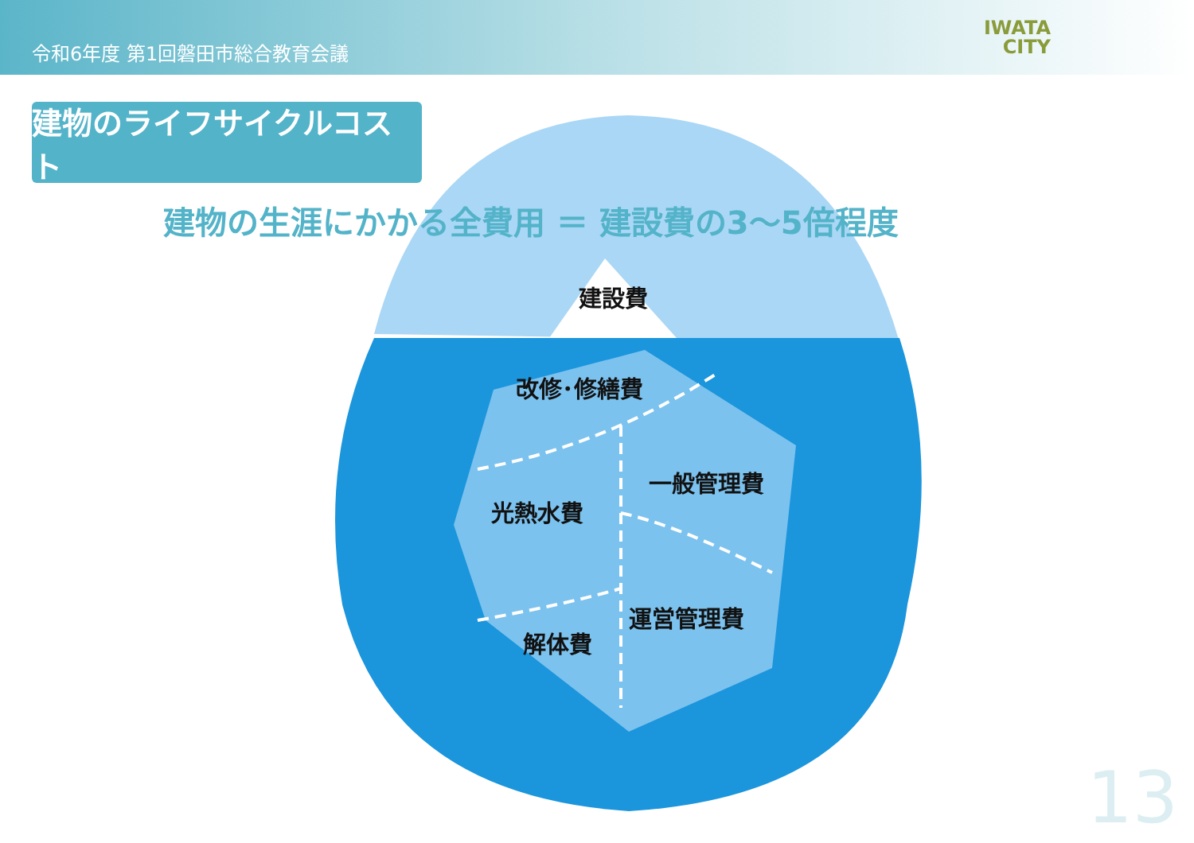令和6年度 第1回磐田市総合教育会議
IWATA
CITY
建物のライフサイクルコスト
建物の生涯にかかる全費用 ＝ 建設費の3～5倍程度
建設費
改修･修繕費
一般管理費
光熱水費
運営管理費
解体費
13